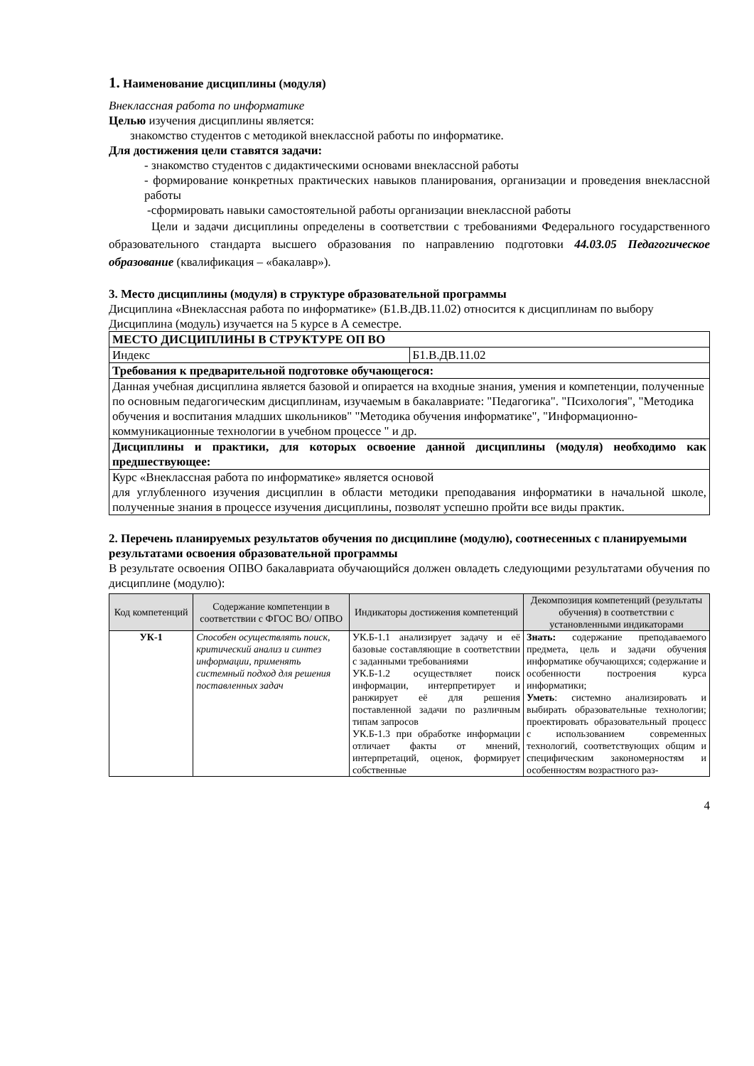1. Наименование дисциплины (модуля)
Внеклассная работа по информатике
Целью изучения дисциплины является:
знакомство студентов с методикой внеклассной работы по информатике.
Для достижения цели ставятся задачи:
- знакомство студентов с дидактическими основами внеклассной работы
- формирование конкретных практических навыков планирования, организации и проведения внеклассной работы
-сформировать навыки самостоятельной работы организации внеклассной работы
Цели и задачи дисциплины определены в соответствии с требованиями Федерального государственного образовательного стандарта высшего образования по направлению подготовки 44.03.05 Педагогическое образование (квалификация – «бакалавр»).
3. Место дисциплины (модуля) в структуре образовательной программы
Дисциплина «Внеклассная работа по информатике» (Б1.В.ДВ.11.02) относится к дисциплинам по выбору
Дисциплина (модуль) изучается на 5 курсе в А семестре.
| МЕСТО ДИСЦИПЛИНЫ В СТРУКТУРЕ ОП ВО | |
| Индекс | Б1.В.ДВ.11.02 |
| Требования к предварительной подготовке обучающегося: | |
| Данная учебная дисциплина является базовой и опирается на входные знания, умения и компетенции, полученные по основным педагогическим дисциплинам, изучаемым в бакалавриате: "Педагогика". "Психология", "Методика обучения и воспитания младших школьников" "Методика обучения информатике", "Информационно-коммуникационные технологии в учебном процессе " и др. | |
| Дисциплины и практики, для которых освоение данной дисциплины (модуля) необходимо как предшествующее: | |
| Курс «Внеклассная работа по информатике» является основой для углубленного изучения дисциплин в области методики преподавания информатики в начальной школе, полученные знания в процессе изучения дисциплины, позволят успешно пройти все виды практик. | |
2. Перечень планируемых результатов обучения по дисциплине (модулю), соотнесенных с планируемыми результатами освоения образовательной программы
В результате освоения ОПВО бакалавриата обучающийся должен овладеть следующими результатами обучения по дисциплине (модулю):
| Код компетенций | Содержание компетенции в соответствии с ФГОС ВО/ ОПВО | Индикаторы достижения компетенций | Декомпозиция компетенций (результаты обучения) в соответствии с установленными индикаторами |
| --- | --- | --- | --- |
| УК-1 | Способен осуществлять поиск, критический анализ и синтез информации, применять системный подход для решения поставленных задач | УК.Б-1.1 анализирует задачу и её базовые составляющие в соответствии с заданными требованиями УК.Б-1.2 осуществляет поиск информации, интерпретирует и ранжирует её для решения поставленной задачи по различным типам запросов УК.Б-1.3 при обработке информации отличает факты от мнений, интерпретаций, оценок, формирует собственные | Знать: содержание преподаваемого предмета, цель и задачи обучения информатике обучающихся; содержание и особенности построения курса информатики; Уметь : системно анализировать и выбирать образовательные технологии; проектировать образовательный процесс с использованием современных технологий, соответствующих общим и специфическим закономерностям и особенностям возрастного раз- |
4